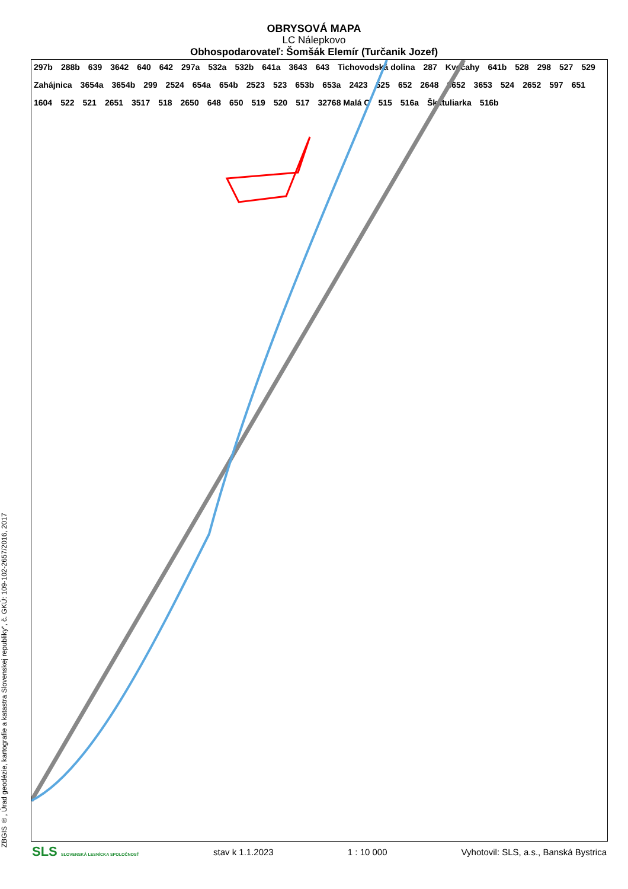OBRYSOVÁ MAPA
LC Nálepkovo
Obhospodarovateľ: Šomšák Elemír (Turčanik Jozef)
ZBGIS ®, Úrad geodézie, kartografie a katastra Slovenskej republiky", č. GKÚ: 109-102-2657/2016, 2017
297b 288b 639 3642 640 642 297a 532a 532b 641a 3643 643 Tichovodská dolina 287 Kvečahy 641b 528 298 527 529 Zahájnica 3654a 3654b 299 2524 654a 654b 2523 523 653b 653a 2423 525 652 2648 3652 3653 524 2652 597 651 1604 522 521 2651 3517 518 2650 648 650 519 520 517 32768 Malá C 515 516a Škatuliarka 516b
SLS SLOVENSKÁ LESNÍCKA SPOLOČNOSŤ stav k 1.1.2023 1 : 10 000 Vyhotovil: SLS, a.s., Banská Bystrica